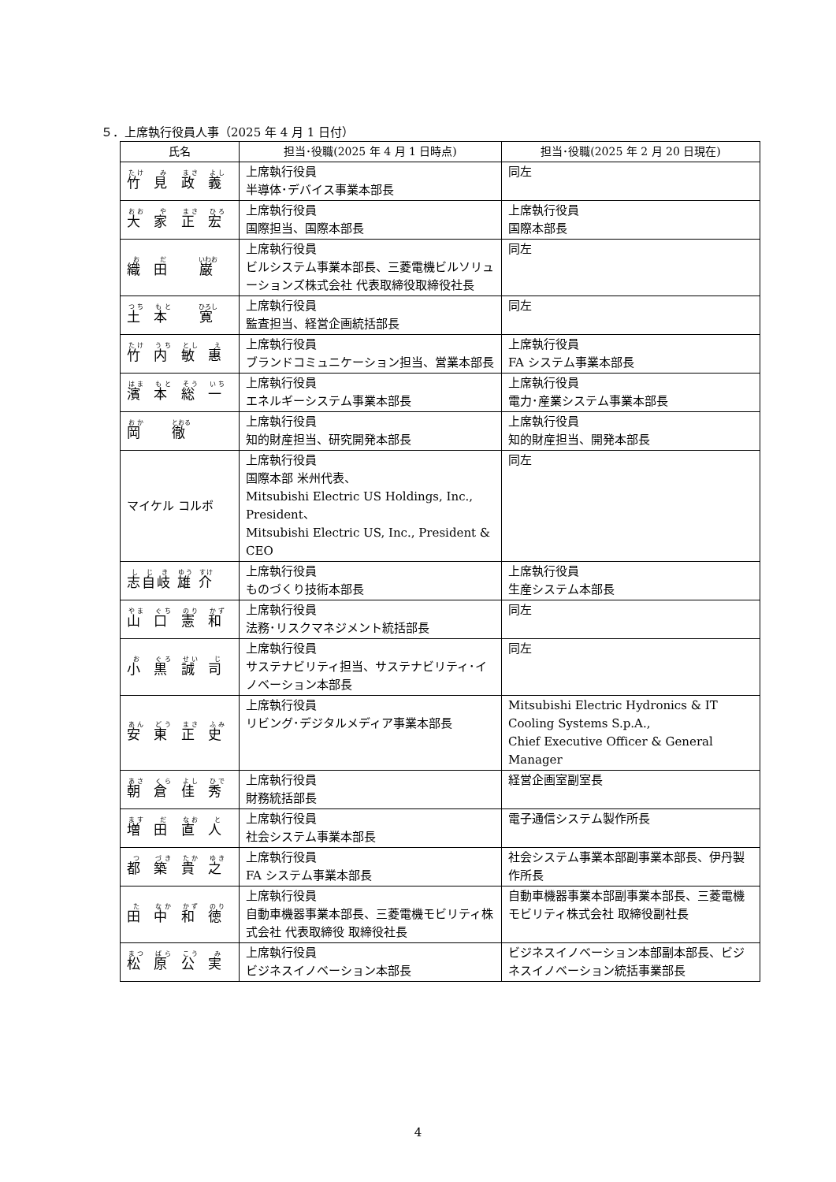５．上席執行役員人事（2025 年 4 月 1 日付）
| 氏名 | 担当･役職(2025 年 4 月 1 日時点) | 担当･役職(2025 年 2 月 20 日現在) |
| --- | --- | --- |
| 竹 見 政 義 | 上席執行役員 半導体･デバイス事業本部長 | 同左 |
| 大 家 正 宏 | 上席執行役員 国際担当、国際本部長 | 上席執行役員 国際本部長 |
| 織 田 巌 | 上席執行役員 ビルシステム事業本部長、三菱電機ビルソリューションズ株式会社 代表取締役取締役社長 | 同左 |
| 土 本 寛 | 上席執行役員 監査担当、経営企画統括部長 | 同左 |
| 竹 内 敏 惠 | 上席執行役員 ブランドコミュニケーション担当、営業本部長 | 上席執行役員 FA システム事業本部長 |
| 濱 本 総 一 | 上席執行役員 エネルギーシステム事業本部長 | 上席執行役員 電力･産業システム事業本部長 |
| 岡 徹 | 上席執行役員 知的財産担当、研究開発本部長 | 上席執行役員 知的財産担当、開発本部長 |
| マイケル コルボ | 上席執行役員 国際本部 米州代表、 Mitsubishi Electric US Holdings, Inc., President、 Mitsubishi Electric US, Inc., President & CEO | 同左 |
| 志自岐 雄 介 | 上席執行役員 ものづくり技術本部長 | 上席執行役員 生産システム本部長 |
| 山 口 憲 和 | 上席執行役員 法務･リスクマネジメント統括部長 | 同左 |
| 小 黒 誠 司 | 上席執行役員 サステナビリティ担当、サステナビリティ･イノベーション本部長 | 同左 |
| 安 東 正 史 | 上席執行役員 リビング･デジタルメディア事業本部長 | Mitsubishi Electric Hydronics & IT Cooling Systems S.p.A., Chief Executive Officer & General Manager |
| 朝 倉 佳 秀 | 上席執行役員 財務統括部長 | 経営企画室副室長 |
| 増 田 直 人 | 上席執行役員 社会システム事業本部長 | 電子通信システム製作所長 |
| 都 築 貴 之 | 上席執行役員 FA システム事業本部長 | 社会システム事業本部副事業本部長、伊丹製作所長 |
| 田 中 和 徳 | 上席執行役員 自動車機器事業本部長、三菱電機モビリティ株式会社 代表取締役 取締役社長 | 自動車機器事業本部副事業本部長、三菱電機モビリティ株式会社 取締役副社長 |
| 松 原 公 実 | 上席執行役員 ビジネスイノベーション本部長 | ビジネスイノベーション本部副本部長、ビジネスイノベーション統括事業部長 |
4